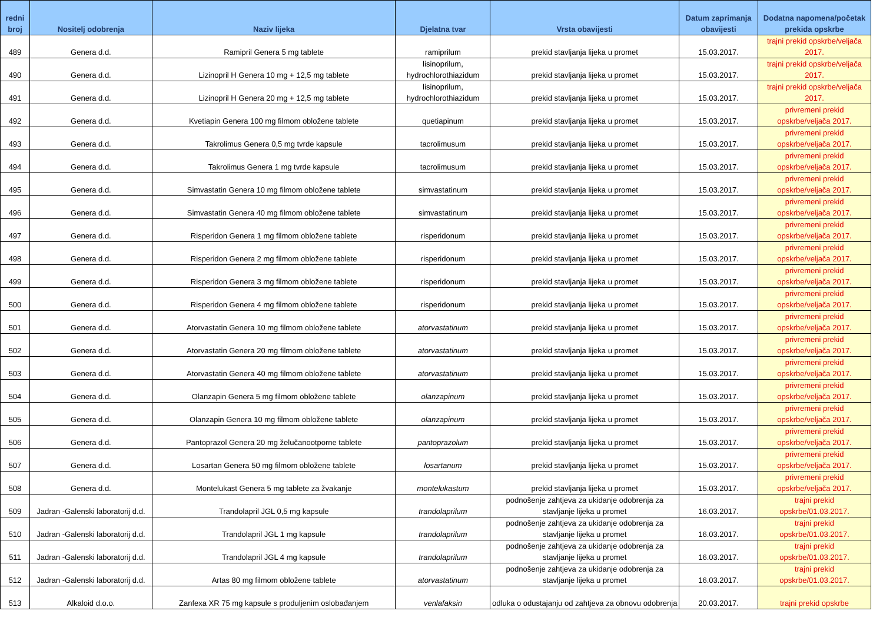| redni broj | Nositelj odobrenja | Naziv lijeka | Djelatna tvar | Vrsta obavijesti | Datum zaprimanja obavijesti | Dodatna napomena/početak prekida opskrbe |
| --- | --- | --- | --- | --- | --- | --- |
| 489 | Genera d.d. | Ramipril Genera 5 mg tablete | ramiprilum | prekid stavljanja lijeka u promet | 15.03.2017. | trajni prekid opskrbe/veljača 2017. |
| 490 | Genera d.d. | Lizinopril H Genera 10 mg + 12,5 mg tablete | lisinoprilum, hydrochlorothiazidum | prekid stavljanja lijeka u promet | 15.03.2017. | trajni prekid opskrbe/veljača 2017. |
| 491 | Genera d.d. | Lizinopril H Genera 20 mg + 12,5 mg tablete | lisinoprilum, hydrochlorothiazidum | prekid stavljanja lijeka u promet | 15.03.2017. | trajni prekid opskrbe/veljača 2017. |
| 492 | Genera d.d. | Kvetiapin Genera 100 mg filmom obložene tablete | quetiapinum | prekid stavljanja lijeka u promet | 15.03.2017. | privremeni prekid opskrbe/veljača 2017. |
| 493 | Genera d.d. | Takrolimus Genera 0,5 mg tvrde kapsule | tacrolimusum | prekid stavljanja lijeka u promet | 15.03.2017. | privremeni prekid opskrbe/veljača 2017. |
| 494 | Genera d.d. | Takrolimus Genera 1 mg tvrde kapsule | tacrolimusum | prekid stavljanja lijeka u promet | 15.03.2017. | privremeni prekid opskrbe/veljača 2017. |
| 495 | Genera d.d. | Simvastatin Genera 10 mg filmom obložene tablete | simvastatinum | prekid stavljanja lijeka u promet | 15.03.2017. | privremeni prekid opskrbe/veljača 2017. |
| 496 | Genera d.d. | Simvastatin Genera 40 mg filmom obložene tablete | simvastatinum | prekid stavljanja lijeka u promet | 15.03.2017. | privremeni prekid opskrbe/veljača 2017. |
| 497 | Genera d.d. | Risperidon Genera 1 mg filmom obložene tablete | risperidonum | prekid stavljanja lijeka u promet | 15.03.2017. | privremeni prekid opskrbe/veljača 2017. |
| 498 | Genera d.d. | Risperidon Genera 2 mg filmom obložene tablete | risperidonum | prekid stavljanja lijeka u promet | 15.03.2017. | privremeni prekid opskrbe/veljača 2017. |
| 499 | Genera d.d. | Risperidon Genera 3 mg filmom obložene tablete | risperidonum | prekid stavljanja lijeka u promet | 15.03.2017. | privremeni prekid opskrbe/veljača 2017. |
| 500 | Genera d.d. | Risperidon Genera 4 mg filmom obložene tablete | risperidonum | prekid stavljanja lijeka u promet | 15.03.2017. | privremeni prekid opskrbe/veljača 2017. |
| 501 | Genera d.d. | Atorvastatin Genera 10 mg filmom obložene tablete | atorvastatinum | prekid stavljanja lijeka u promet | 15.03.2017. | privremeni prekid opskrbe/veljača 2017. |
| 502 | Genera d.d. | Atorvastatin Genera 20 mg filmom obložene tablete | atorvastatinum | prekid stavljanja lijeka u promet | 15.03.2017. | privremeni prekid opskrbe/veljača 2017. |
| 503 | Genera d.d. | Atorvastatin Genera 40 mg filmom obložene tablete | atorvastatinum | prekid stavljanja lijeka u promet | 15.03.2017. | privremeni prekid opskrbe/veljača 2017. |
| 504 | Genera d.d. | Olanzapin Genera 5 mg filmom obložene tablete | olanzapinum | prekid stavljanja lijeka u promet | 15.03.2017. | privremeni prekid opskrbe/veljača 2017. |
| 505 | Genera d.d. | Olanzapin Genera 10 mg filmom obložene tablete | olanzapinum | prekid stavljanja lijeka u promet | 15.03.2017. | privremeni prekid opskrbe/veljača 2017. |
| 506 | Genera d.d. | Pantoprazol Genera 20 mg želučanootporne tablete | pantoprazolum | prekid stavljanja lijeka u promet | 15.03.2017. | privremeni prekid opskrbe/veljača 2017. |
| 507 | Genera d.d. | Losartan Genera 50 mg filmom obložene tablete | losartanum | prekid stavljanja lijeka u promet | 15.03.2017. | privremeni prekid opskrbe/veljača 2017. |
| 508 | Genera d.d. | Montelukast Genera 5 mg tablete za žvakanje | montelukastum | prekid stavljanja lijeka u promet | 15.03.2017. | privremeni prekid opskrbe/veljača 2017. |
| 509 | Jadran -Galenski laboratorij d.d. | Trandolapril JGL 0,5 mg kapsule | trandolaprilum | podnošenje zahtjeva za ukidanje odobrenja za stavljanje lijeka u promet | 16.03.2017. | trajni prekid opskrbe/01.03.2017. |
| 510 | Jadran -Galenski laboratorij d.d. | Trandolapril JGL 1 mg kapsule | trandolaprilum | podnošenje zahtjeva za ukidanje odobrenja za stavljanje lijeka u promet | 16.03.2017. | trajni prekid opskrbe/01.03.2017. |
| 511 | Jadran -Galenski laboratorij d.d. | Trandolapril JGL 4 mg kapsule | trandolaprilum | podnošenje zahtjeva za ukidanje odobrenja za stavljanje lijeka u promet | 16.03.2017. | trajni prekid opskrbe/01.03.2017. |
| 512 | Jadran -Galenski laboratorij d.d. | Artas 80 mg filmom obložene tablete | atorvastatinum | podnošenje zahtjeva za ukidanje odobrenja za stavljanje lijeka u promet | 16.03.2017. | trajni prekid opskrbe/01.03.2017. |
| 513 | Alkaloid d.o.o. | Zanfexa XR 75 mg kapsule s produljenim oslobađanjem | venlafaksin | odluka o odustajanju od zahtjeva za obnovu odobrenja | 20.03.2017. | trajni prekid opskrbe |